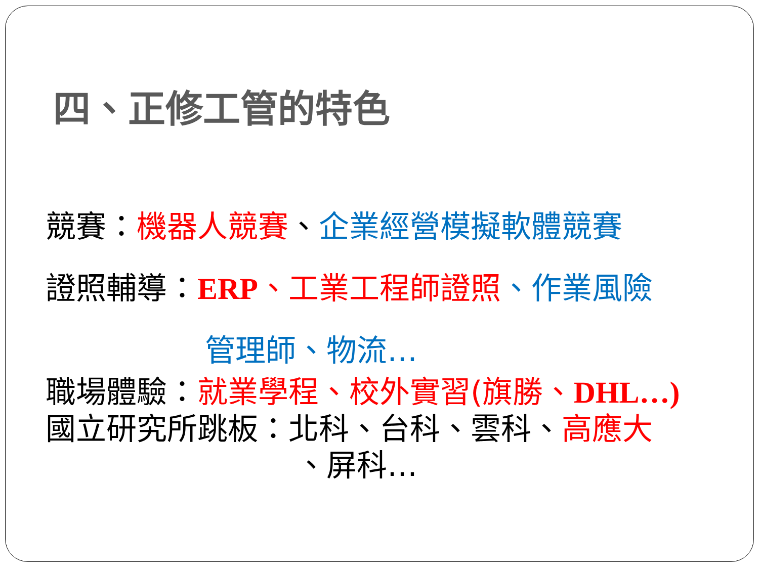四、正修工管的特色
競賽：機器人競賽、企業經營模擬軟體競賽
證照輔導：ERP、工業工程師證照、作業風險
管理師、物流…
職場體驗：就業學程、校外實習(旗勝、DHL…)
國立研究所跳板：北科、台科、雲科、高應大
、屏科…